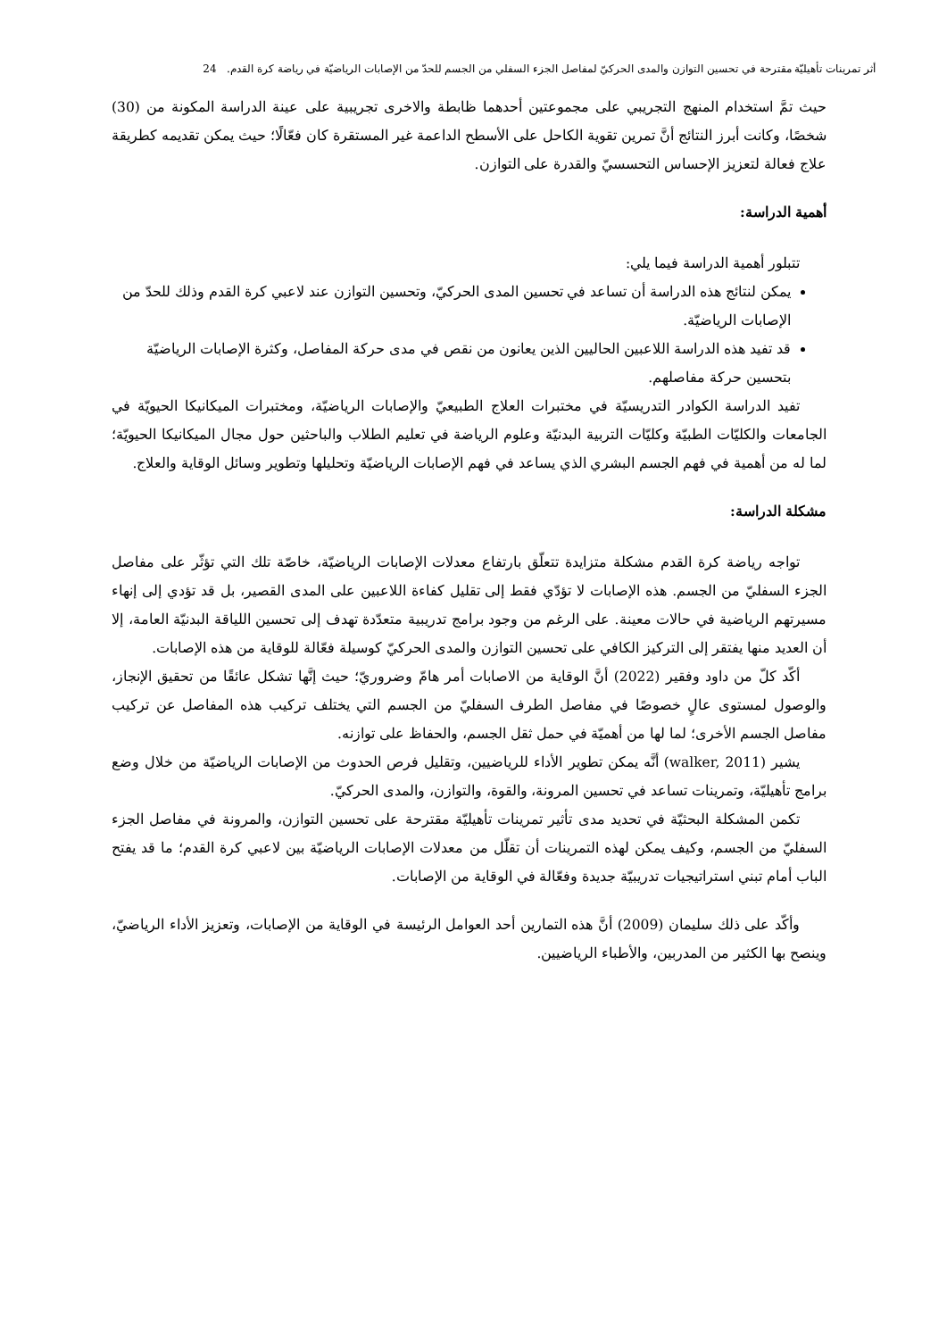أثر تمرينات تأهيليّة مقترحة في تحسين التوازن والمدى الحركيّ لمفاصل الجزء السفلي من الجسم للحدّ من الإصابات الرياضيّة في رياضة كرة القدم. 24
حيث تمَّ استخدام المنهج التجريبي على مجموعتين أحدهما ظابطة والاخرى تجريبية على عينة الدراسة المكونة من (30) شخصًا، وكانت أبرز النتائج أنَّ تمرين تقوية الكاحل على الأسطح الداعمة غير المستقرة كان فعّالًا؛ حيث يمكن تقديمه كطريقة علاج فعالة لتعزيز الإحساس التحسسيّ والقدرة على التوازن.
أهمية الدراسة:
تتبلور أهمية الدراسة فيما يلي:
يمكن لنتائج هذه الدراسة أن تساعد في تحسين المدى الحركيّ، وتحسين التوازن عند لاعبي كرة القدم وذلك للحدّ من الإصابات الرياضيّة.
قد تفيد هذه الدراسة اللاعبين الحاليين الذين يعانون من نقص في مدى حركة المفاصل، وكثرة الإصابات الرياضيّة بتحسين حركة مفاصلهم.
تفيد الدراسة الكوادر التدريسيّة في مختبرات العلاج الطبيعيّ والإصابات الرياضيّة، ومختبرات الميكانيكا الحيويّة في الجامعات والكليّات الطبيّة وكليّات التربية البدنيّة وعلوم الرياضة في تعليم الطلاب والباحثين حول مجال الميكانيكا الحيويّة؛ لما له من أهمية في فهم الجسم البشري الذي يساعد في فهم الإصابات الرياضيّة وتحليلها وتطوير وسائل الوقاية والعلاج.
مشكلة الدراسة:
تواجه رياضة كرة القدم مشكلة متزايدة تتعلّق بارتفاع معدلات الإصابات الرياضيّة، خاصّة تلك التي تؤثّر على مفاصل الجزء السفليّ من الجسم. هذه الإصابات لا تؤدّي فقط إلى تقليل كفاءة اللاعبين على المدى القصير، بل قد تؤدي إلى إنهاء مسيرتهم الرياضية في حالات معينة. على الرغم من وجود برامج تدريبية متعدّدة تهدف إلى تحسين اللياقة البدنيّة العامة، إلا أن العديد منها يفتقر إلى التركيز الكافي على تحسين التوازن والمدى الحركيّ كوسيلة فعّالة للوقاية من هذه الإصابات.
أكّد كلّ من داود وفقير (2022) أنَّ الوقاية من الاصابات أمر هامّ وضروريّ؛ حيث إنَّها تشكل عائقًا من تحقيق الإنجاز، والوصول لمستوى عالٍ خصوصًا في مفاصل الطرف السفليّ من الجسم التي يختلف تركيب هذه المفاصل عن تركيب مفاصل الجسم الأخرى؛ لما لها من أهميّة في حمل ثقل الجسم، والحفاظ على توازنه.
يشير (walker, 2011) أنَّه يمكن تطوير الأداء للرياضيين، وتقليل فرص الحدوث من الإصابات الرياضيّة من خلال وضع برامج تأهيليّة، وتمرينات تساعد في تحسين المرونة، والقوة، والتوازن، والمدى الحركيّ.
تكمن المشكلة البحثيّة في تحديد مدى تأثير تمرينات تأهيليّة مقترحة على تحسين التوازن، والمرونة في مفاصل الجزء السفليّ من الجسم، وكيف يمكن لهذه التمرينات أن تقلّل من معدلات الإصابات الرياضيّة بين لاعبي كرة القدم؛ ما قد يفتح الباب أمام تبني استراتيجيات تدريبيّة جديدة وفعّالة في الوقاية من الإصابات.
وأكّد على ذلك سليمان (2009) أنَّ هذه التمارين أحد العوامل الرئيسة في الوقاية من الإصابات، وتعزيز الأداء الرياضيّ، وينصح بها الكثير من المدربين، والأطباء الرياضيين.